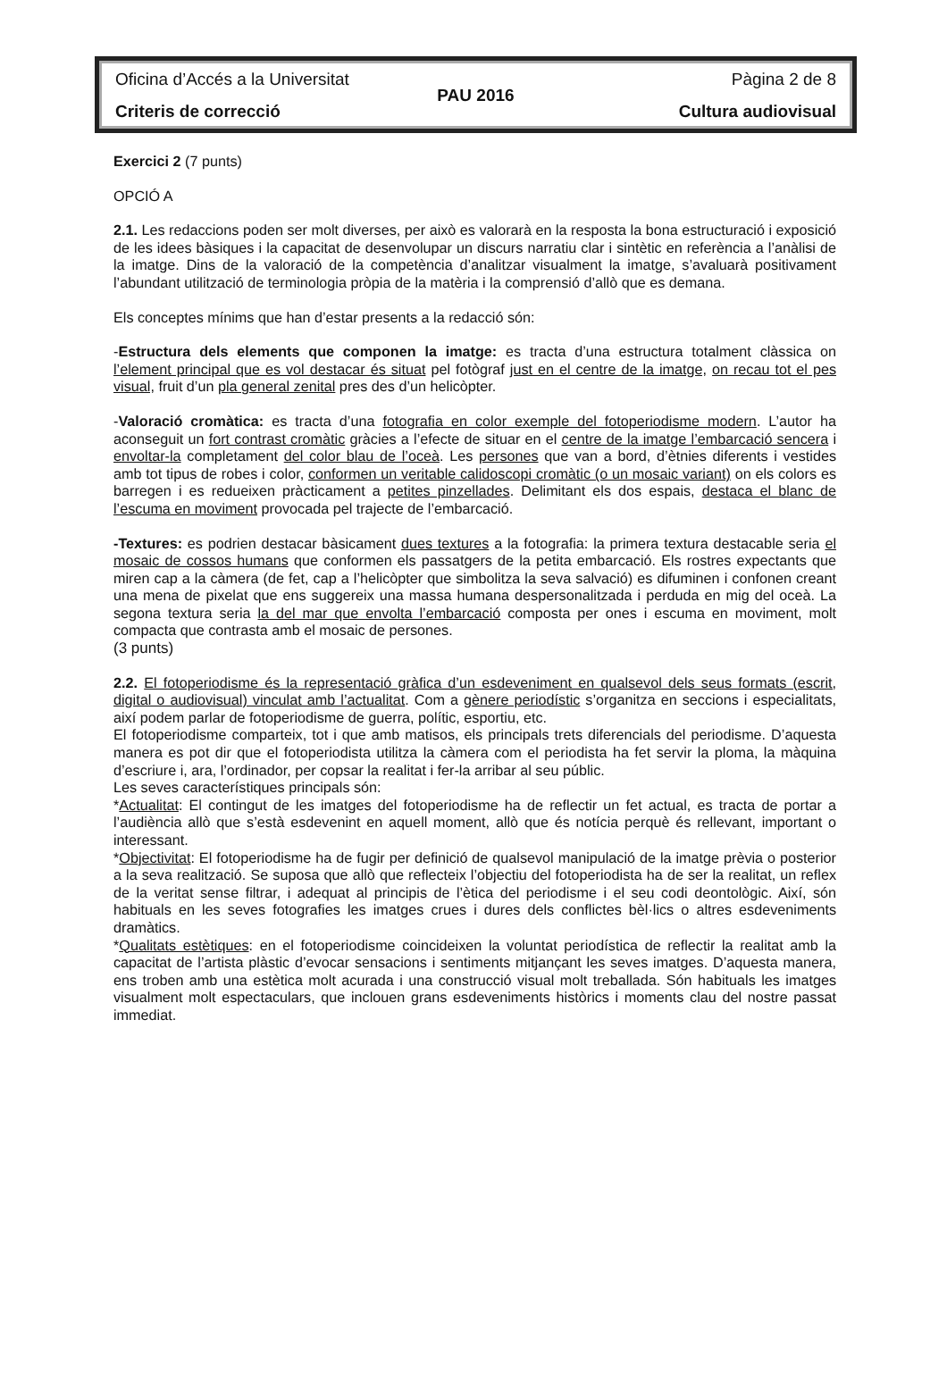Oficina d’Accés a la Universitat Pàgina 2 de 8
PAU 2016
Criteris de correcció Cultura audiovisual
Exercici 2 (7 punts)
OPCIÓ A
2.1. Les redaccions poden ser molt diverses, per això es valorarà en la resposta la bona estructuració i exposició de les idees bàsiques i la capacitat de desenvolupar un discurs narratiu clar i sintètic en referència a l’anàlisi de la imatge. Dins de la valoració de la competència d’analitzar visualment la imatge, s’avaluarà positivament l’abundant utilització de terminologia pròpia de la matèria i la comprensió d’allò que es demana.
Els conceptes mínims que han d’estar presents a la redacció són:
-Estructura dels elements que componen la imatge: es tracta d’una estructura totalment clàssica on l’element principal que es vol destacar és situat pel fotògraf just en el centre de la imatge, on recau tot el pes visual, fruit d’un pla general zenital pres des d’un helicòpter.
-Valoració cromàtica: es tracta d’una fotografia en color exemple del fotoperiodisme modern. L’autor ha aconseguit un fort contrast cromàtic gràcies a l’efecte de situar en el centre de la imatge l’embarcació sencera i envoltar-la completament del color blau de l’oceà. Les persones que van a bord, d’ètnies diferents i vestides amb tot tipus de robes i color, conformen un veritable calidoscopi cromàtic (o un mosaic variant) on els colors es barregen i es redueixen pràcticament a petites pinzellades. Delimitant els dos espais, destaca el blanc de l’escuma en moviment provocada pel trajecte de l’embarcació.
-Textures: es podrien destacar bàsicament dues textures a la fotografia: la primera textura destacable seria el mosaic de cossos humans que conformen els passatgers de la petita embarcació. Els rostres expectants que miren cap a la càmera (de fet, cap a l’helicòpter que simbolitza la seva salvació) es difuminen i confonen creant una mena de pixelat que ens suggereix una massa humana despersonalitzada i perduda en mig del oceà. La segona textura seria la del mar que envolta l’embarcació composta per ones i escuma en moviment, molt compacta que contrasta amb el mosaic de persones.
(3 punts)
2.2. El fotoperiodisme és la representació gràfica d’un esdeveniment en qualsevol dels seus formats (escrit, digital o audiovisual) vinculat amb l’actualitat. Com a gènere periodístic s’organitza en seccions i especialitats, així podem parlar de fotoperiodisme de guerra, polític, esportiu, etc.
El fotoperiodisme comparteix, tot i que amb matisos, els principals trets diferencials del periodisme. D’aquesta manera es pot dir que el fotoperiodista utilitza la càmera com el periodista ha fet servir la ploma, la màquina d’escriure i, ara, l’ordinador, per copsar la realitat i fer-la arribar al seu públic.
Les seves característiques principals són:
*Actualitat: El contingut de les imatges del fotoperiodisme ha de reflectir un fet actual, es tracta de portar a l’audiència allò que s’està esdevenint en aquell moment, allò que és notícia perquè és rellevant, important o interessant.
*Objectivitat: El fotoperiodisme ha de fugir per definició de qualsevol manipulació de la imatge prèvia o posterior a la seva realització. Se suposa que allò que reflecteix l’objectiu del fotoperiodista ha de ser la realitat, un reflex de la veritat sense filtrar, i adequat al principis de l’ètica del periodisme i el seu codi deontològic. Així, són habituals en les seves fotografies les imatges crues i dures dels conflictes bèl·lics o altres esdeveniments dramàtics.
*Qualitats estètiques: en el fotoperiodisme coincideixen la voluntat periodística de reflectir la realitat amb la capacitat de l’artista plàstic d’evocar sensacions i sentiments mitjançant les seves imatges. D’aquesta manera, ens troben amb una estètica molt acurada i una construcció visual molt treballada. Són habituals les imatges visualment molt espectaculars, que inclouen grans esdeveniments històrics i moments clau del nostre passat immediat.